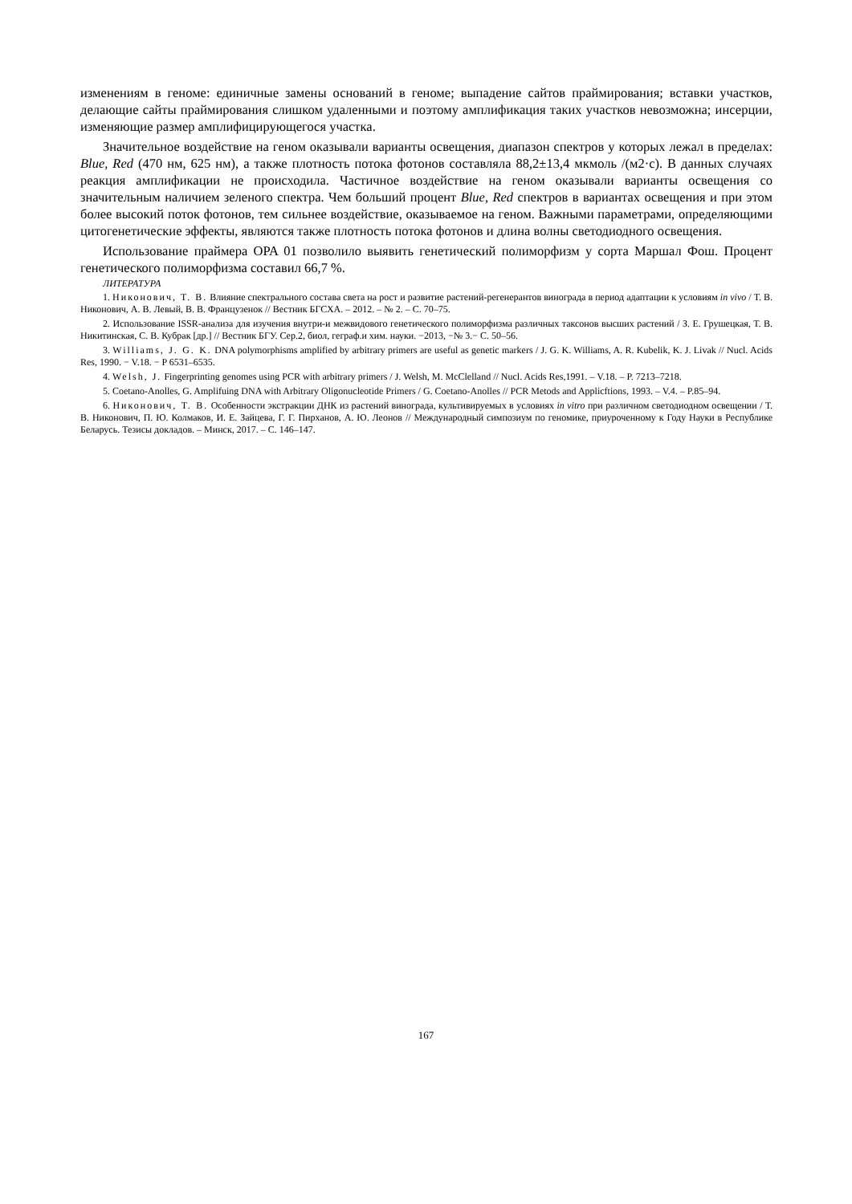изменениям в геноме: единичные замены оснований в геноме; выпадение сайтов праймирования; вставки участков, делающие сайты праймирования слишком удаленными и поэтому амплификация таких участков невозможна; инсерции, изменяющие размер амплифицирующегося участка.
Значительное воздействие на геном оказывали варианты освещения, диапазон спектров у которых лежал в пределах: Blue, Red (470 нм, 625 нм), а также плотность потока фотонов составляла 88,2±13,4 мкмоль /(м2·с). В данных случаях реакция амплификации не происходила. Частичное воздействие на геном оказывали варианты освещения со значительным наличием зеленого спектра. Чем больший процент Blue, Red спектров в вариантах освещения и при этом более высокий поток фотонов, тем сильнее воздействие, оказываемое на геном. Важными параметрами, определяющими цитогенетические эффекты, являются также плотность потока фотонов и длина волны светодиодного освещения.
Использование праймера OPA 01 позволило выявить генетический полиморфизм у сорта Маршал Фош. Процент генетического полиморфизма составил 66,7 %.
ЛИТЕРАТУРА
1. Никонович, Т. В. Влияние спектрального состава света на рост и развитие растений-регенерантов винограда в период адаптации к условиям in vivo / Т. В. Никонович, А. В. Левый, В. В. Французенок // Вестник БГСХА. – 2012. – № 2. – С. 70–75.
2. Использование ISSR-анализа для изучения внутри-и межвидового генетического полиморфизма различных таксонов высших растений / З. Е. Грушецкая, Т. В. Никитинская, С. В. Кубрак [др.] // Вестник БГУ. Сер.2, биол, геграф.и хим. науки. −2013, −№ 3.− С. 50–56.
3. Williams, J. G. K. DNA polymorphisms amplified by arbitrary primers are useful as genetic markers / J. G. K. Williams, A. R. Kubelik, K. J. Livak // Nucl. Acids Res, 1990. − V.18. − P 6531–6535.
4. Welsh, J. Fingerprinting genomes using PCR with arbitrary primers / J. Welsh, M. McClelland // Nucl. Acids Res,1991. – V.18. – P. 7213–7218.
5. Coetano-Anolles, G. Amplifuing DNA with Arbitrary Oligonucleotide Primers / G. Coetano-Anolles // PCR Metods and Applicftions, 1993. – V.4. – P.85–94.
6. Никонович, Т. В. Особенности экстракции ДНК из растений винограда, культивируемых в условиях in vitro при различном светодиодном освещении / Т. В. Никонович, П. Ю. Колмаков, И. Е. Зайцева, Г. Г. Пирханов, А. Ю. Леонов // Международный симпозиум по геномике, приуроченному к Году Науки в Республике Беларусь. Тезисы докладов. – Минск, 2017. – С. 146–147.
167